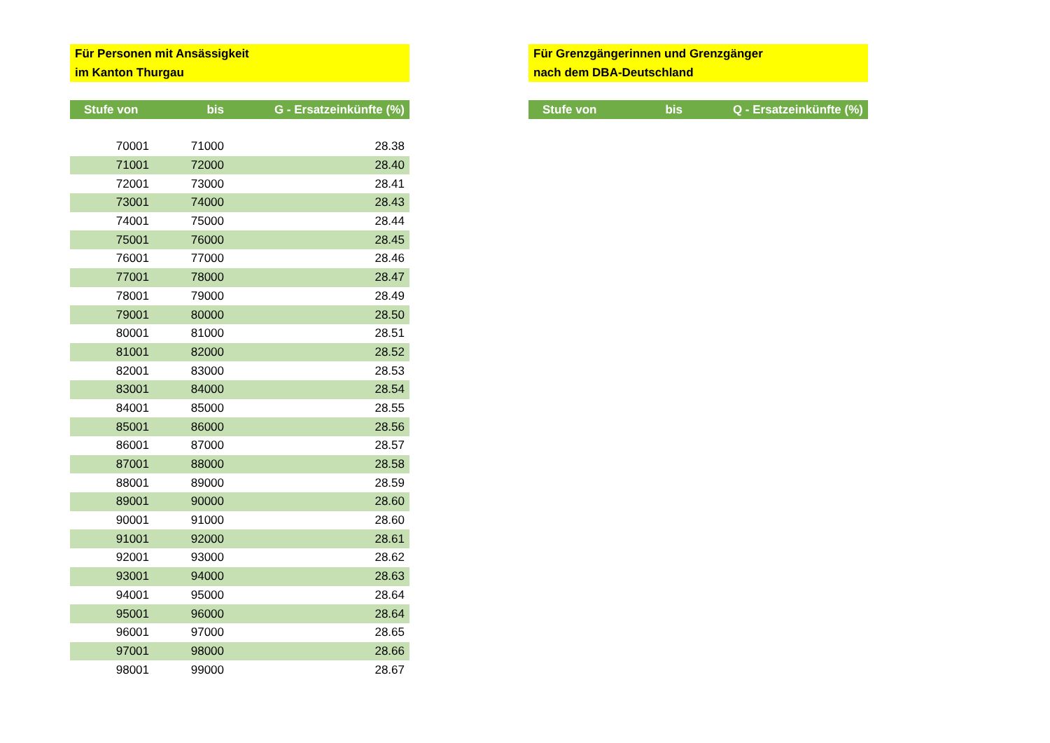Für Personen mit Ansässigkeit
im Kanton Thurgau
| Stufe von | bis | G - Ersatzeinkünfte (%) |
| --- | --- | --- |
| 70001 | 71000 | 28.38 |
| 71001 | 72000 | 28.40 |
| 72001 | 73000 | 28.41 |
| 73001 | 74000 | 28.43 |
| 74001 | 75000 | 28.44 |
| 75001 | 76000 | 28.45 |
| 76001 | 77000 | 28.46 |
| 77001 | 78000 | 28.47 |
| 78001 | 79000 | 28.49 |
| 79001 | 80000 | 28.50 |
| 80001 | 81000 | 28.51 |
| 81001 | 82000 | 28.52 |
| 82001 | 83000 | 28.53 |
| 83001 | 84000 | 28.54 |
| 84001 | 85000 | 28.55 |
| 85001 | 86000 | 28.56 |
| 86001 | 87000 | 28.57 |
| 87001 | 88000 | 28.58 |
| 88001 | 89000 | 28.59 |
| 89001 | 90000 | 28.60 |
| 90001 | 91000 | 28.60 |
| 91001 | 92000 | 28.61 |
| 92001 | 93000 | 28.62 |
| 93001 | 94000 | 28.63 |
| 94001 | 95000 | 28.64 |
| 95001 | 96000 | 28.64 |
| 96001 | 97000 | 28.65 |
| 97001 | 98000 | 28.66 |
| 98001 | 99000 | 28.67 |
Für Grenzgängerinnen und Grenzgänger
nach dem DBA-Deutschland
| Stufe von | bis | Q - Ersatzeinkünfte (%) |
| --- | --- | --- |